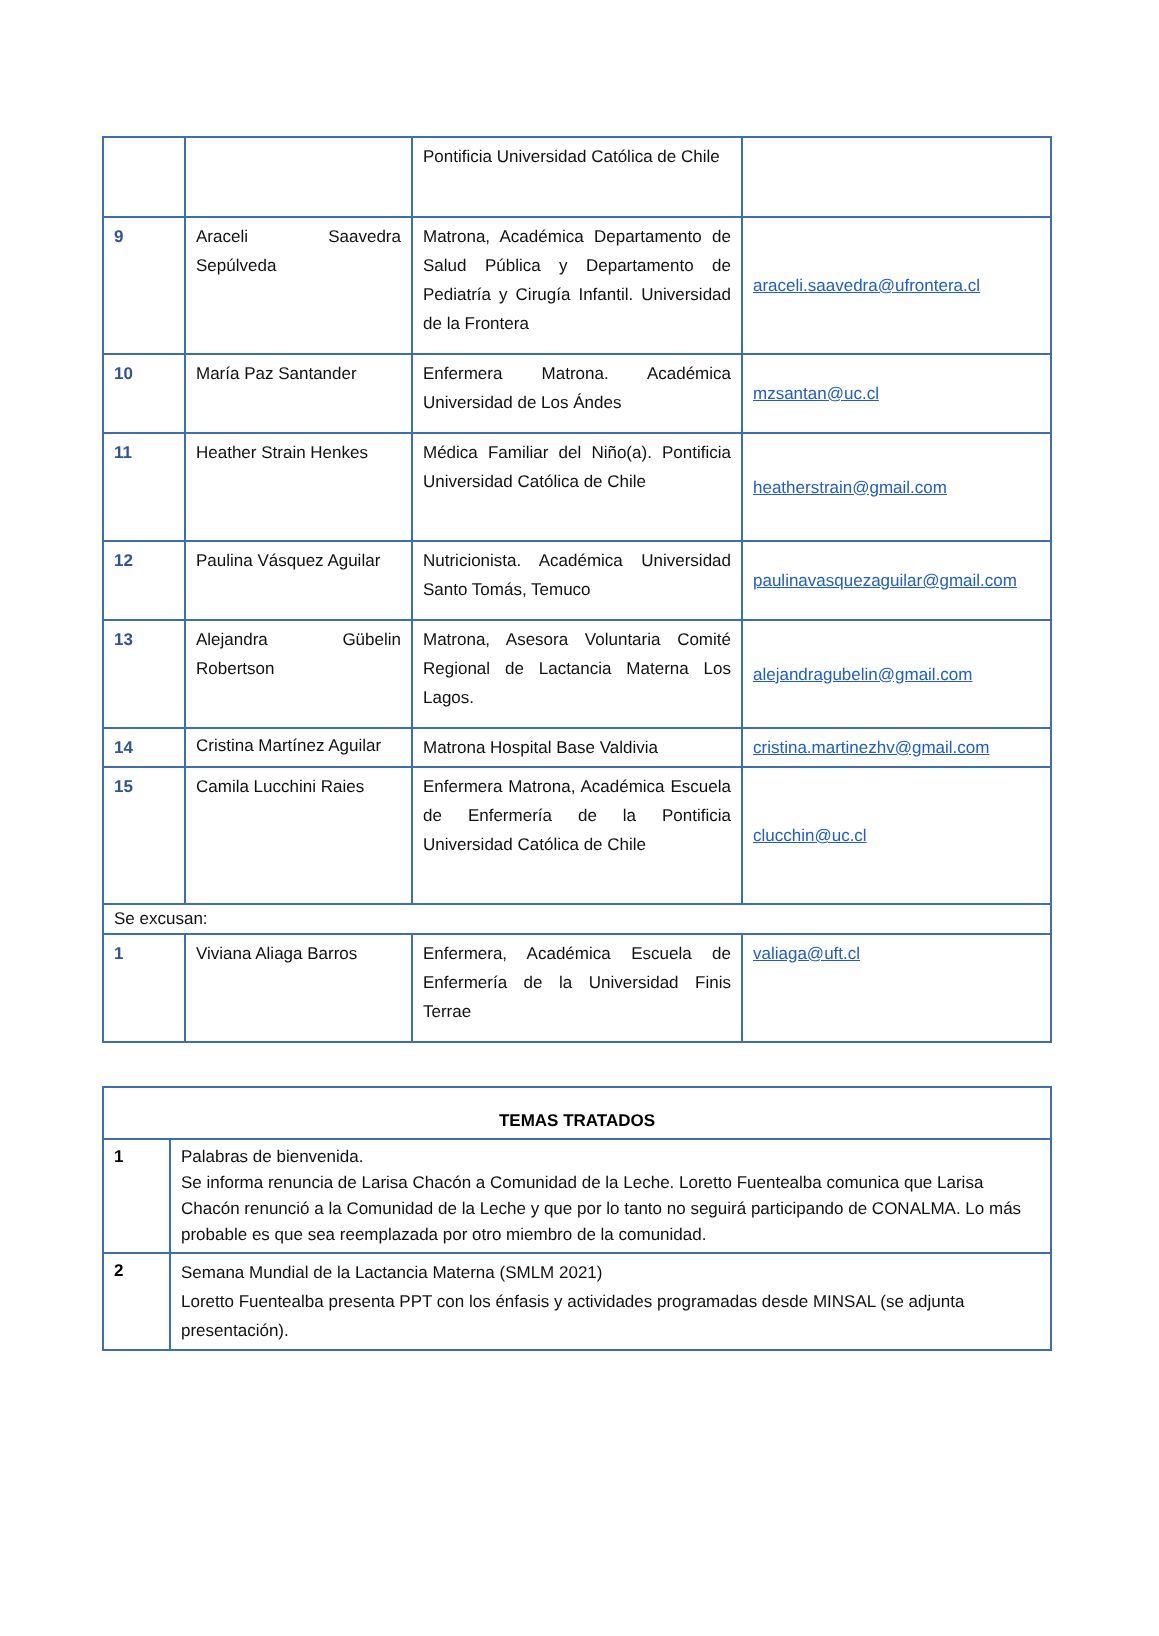| | | Pontificia Universidad Católica de Chile | |
| 9 | Araceli Saavedra Sepúlveda | Matrona, Académica Departamento de Salud Pública y Departamento de Pediatría y Cirugía Infantil. Universidad de la Frontera | araceli.saavedra@ufrontera.cl |
| 10 | María Paz Santander | Enfermera Matrona. Académica Universidad de Los Ándes | mzsantan@uc.cl |
| 11 | Heather Strain Henkes | Médica Familiar del Niño(a). Pontificia Universidad Católica de Chile | heatherstrain@gmail.com |
| 12 | Paulina Vásquez Aguilar | Nutricionista. Académica Universidad Santo Tomás, Temuco | paulinavasquezaguilar@gmail.com |
| 13 | Alejandra Gübelin Robertson | Matrona, Asesora Voluntaria Comité Regional de Lactancia Materna Los Lagos. | alejandragubelin@gmail.com |
| 14 | Cristina Martínez Aguilar | Matrona Hospital Base Valdivia | cristina.martinezhv@gmail.com |
| 15 | Camila Lucchini Raies | Enfermera Matrona, Académica Escuela de Enfermería de la Pontificia Universidad Católica de Chile | clucchin@uc.cl |
| Se excusan: | | | |
| 1 | Viviana Aliaga Barros | Enfermera, Académica Escuela de Enfermería de la Universidad Finis Terrae | valiaga@uft.cl |
| TEMAS TRATADOS | |
| 1 | Palabras de bienvenida. Se informa renuncia de Larisa Chacón a Comunidad de la Leche. Loretto Fuentealba comunica que Larisa Chacón renunció a la Comunidad de la Leche y que por lo tanto no seguirá participando de CONALMA. Lo más probable es que sea reemplazada por otro miembro de la comunidad. |
| 2 | Semana Mundial de la Lactancia Materna (SMLM 2021) Loretto Fuentealba presenta PPT con los énfasis y actividades programadas desde MINSAL (se adjunta presentación). |